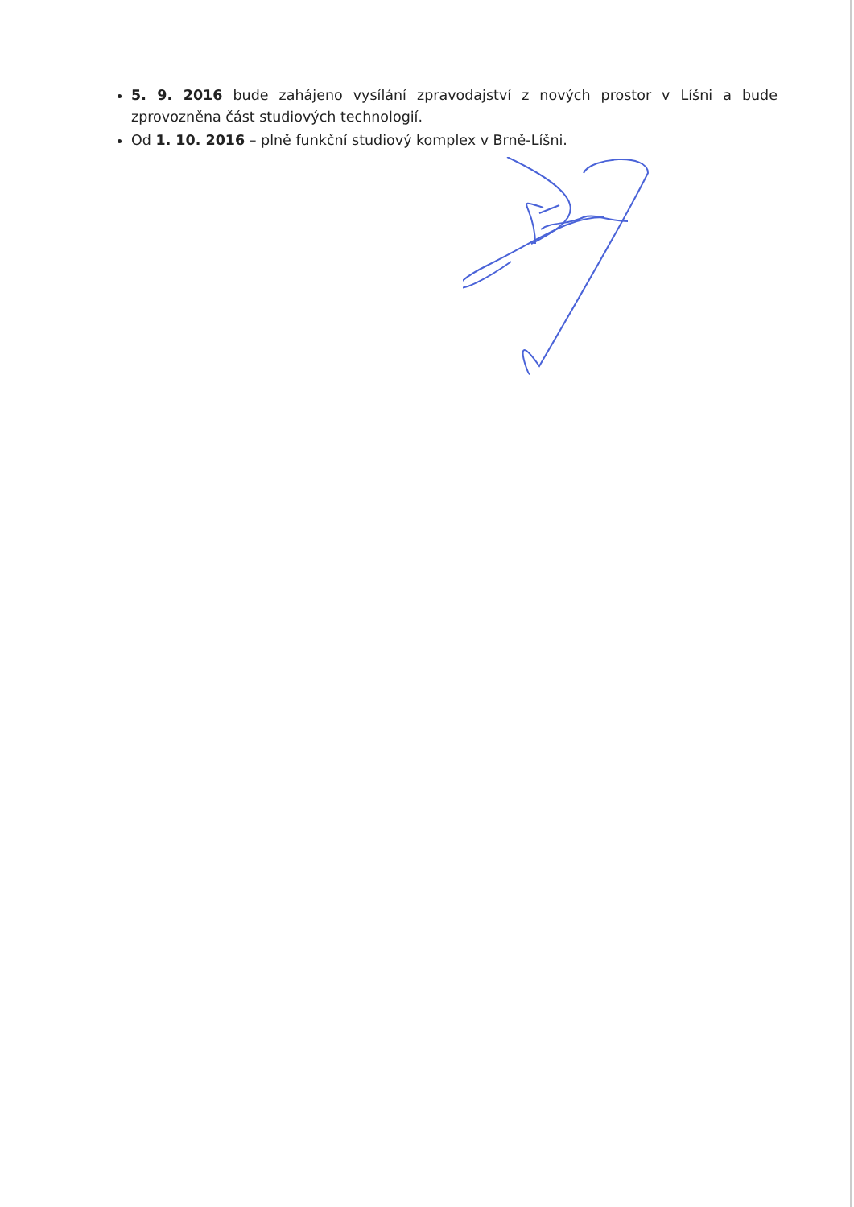5. 9. 2016 bude zahájeno vysílání zpravodajství z nových prostor v Líšni a bude zprovozněna část studiových technologií.
Od 1. 10. 2016 – plně funkční studiový komplex v Brně-Líšni.